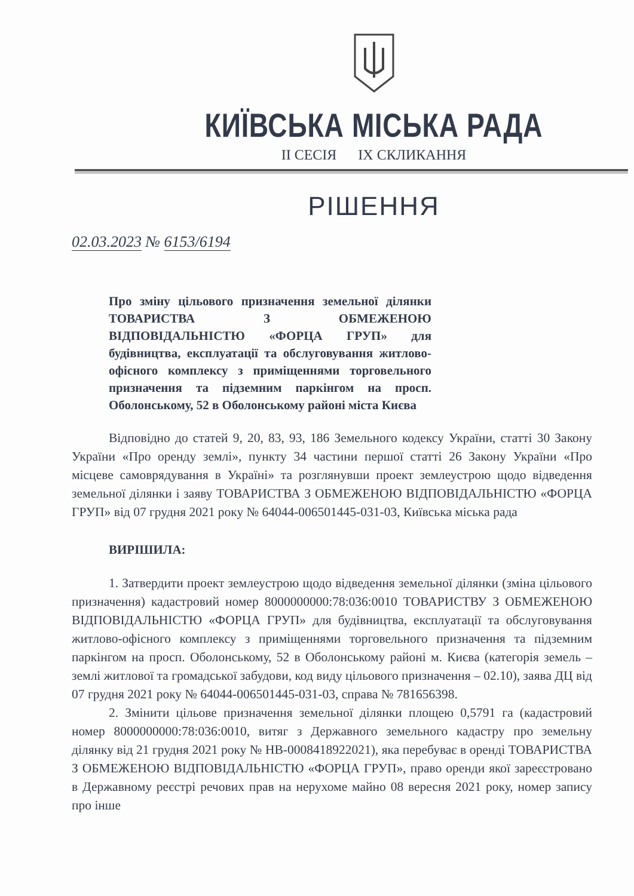КИЇВСЬКА МІСЬКА РАДА
II СЕСІЯ IX СКЛИКАННЯ
РІШЕННЯ
02.03.2023 № 6153/6194
Про зміну цільового призначення земельної ділянки ТОВАРИСТВА З ОБМЕЖЕНОЮ ВІДПОВІДАЛЬНІСТЮ «ФОРЦА ГРУП» для будівництва, експлуатації та обслуговування житлово-офісного комплексу з приміщеннями торговельного призначення та підземним паркінгом на просп. Оболонському, 52 в Оболонському районі міста Києва
Відповідно до статей 9, 20, 83, 93, 186 Земельного кодексу України, статті 30 Закону України «Про оренду землі», пункту 34 частини першої статті 26 Закону України «Про місцеве самоврядування в Україні» та розглянувши проект землеустрою щодо відведення земельної ділянки і заяву ТОВАРИСТВА З ОБМЕЖЕНОЮ ВІДПОВІДАЛЬНІСТЮ «ФОРЦА ГРУП» від 07 грудня 2021 року № 64044-006501445-031-03, Київська міська рада
ВИРІШИЛА:
1. Затвердити проект землеустрою щодо відведення земельної ділянки (зміна цільового призначення) кадастровий номер 8000000000:78:036:0010 ТОВАРИСТВУ З ОБМЕЖЕНОЮ ВІДПОВІДАЛЬНІСТЮ «ФОРЦА ГРУП» для будівництва, експлуатації та обслуговування житлово-офісного комплексу з приміщеннями торговельного призначення та підземним паркінгом на просп. Оболонському, 52 в Оболонському районі м. Києва (категорія земель – землі житлової та громадської забудови, код виду цільового призначення – 02.10), заява ДЦ від 07 грудня 2021 року № 64044-006501445-031-03, справа № 781656398.
2. Змінити цільове призначення земельної ділянки площею 0,5791 га (кадастровий номер 8000000000:78:036:0010, витяг з Державного земельного кадастру про земельну ділянку від 21 грудня 2021 року № НВ-0008418922021), яка перебуває в оренді ТОВАРИСТВА З ОБМЕЖЕНОЮ ВІДПОВІДАЛЬНІСТЮ «ФОРЦА ГРУП», право оренди якої зареєстровано в Державному реєстрі речових прав на нерухоме майно 08 вересня 2021 року, номер запису про інше